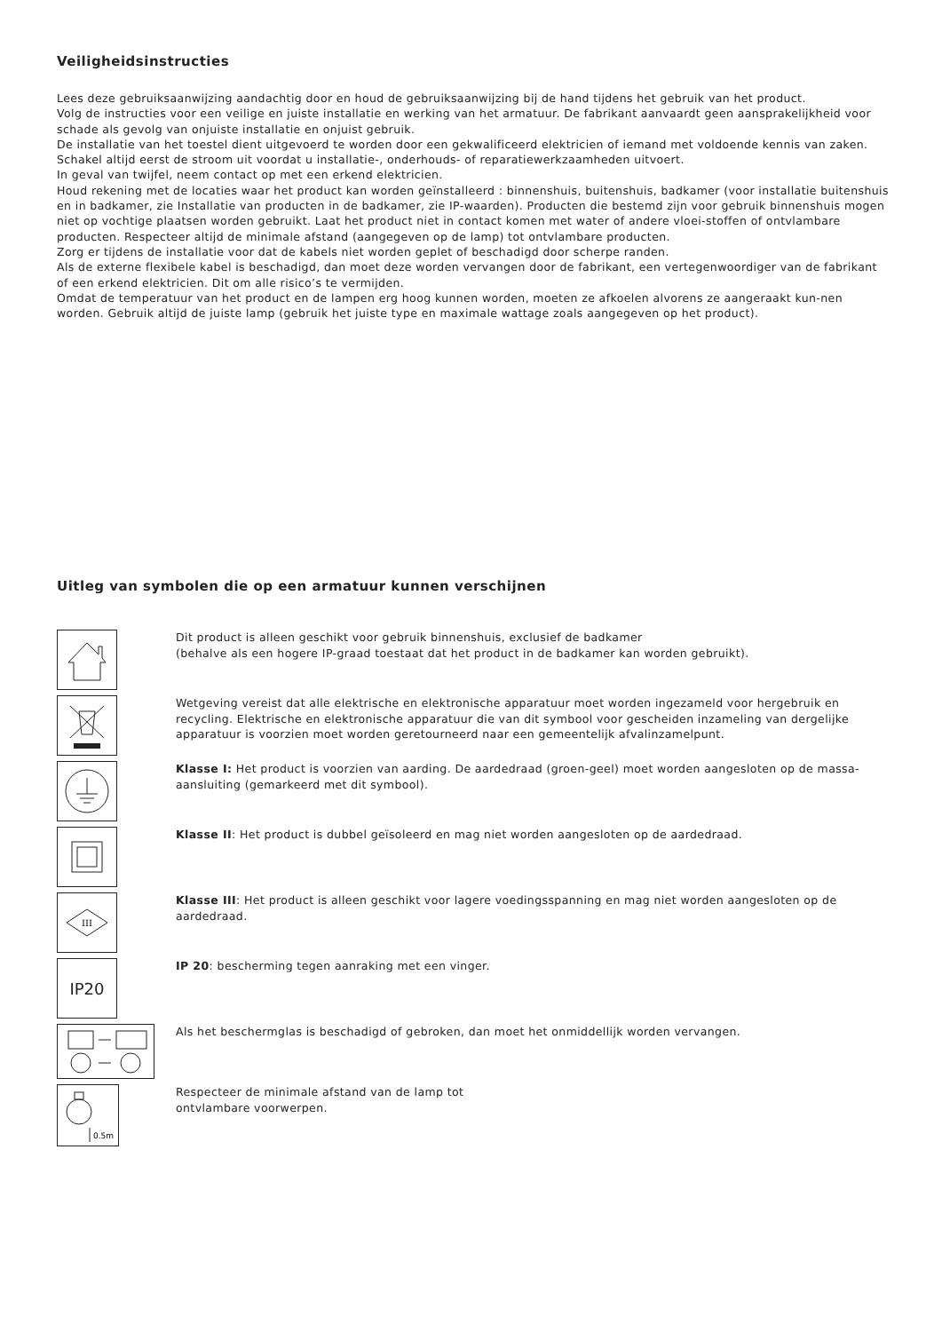Veiligheidsinstructies
Lees deze gebruiksaanwijzing aandachtig door en houd de gebruiksaanwijzing bij de hand tijdens het gebruik van het product.
Volg de instructies voor een veilige en juiste installatie en werking van het armatuur. De fabrikant aanvaardt geen aansprakelijkheid voor schade als gevolg van onjuiste installatie en onjuist gebruik.
De installatie van het toestel dient uitgevoerd te worden door een gekwalificeerd elektricien of iemand met voldoende kennis van zaken. Schakel altijd eerst de stroom uit voordat u installatie-, onderhouds- of reparatiewerkzaamheden uitvoert.
In geval van twijfel, neem contact op met een erkend elektricien.
Houd rekening met de locaties waar het product kan worden geïnstalleerd : binnenshuis, buitenshuis, badkamer (voor installatie buitenshuis en in badkamer, zie Installatie van producten in de badkamer, zie IP-waarden). Producten die bestemd zijn voor gebruik binnenshuis mogen niet op vochtige plaatsen worden gebruikt. Laat het product niet in contact komen met water of andere vloei-stoffen of ontvlambare producten. Respecteer altijd de minimale afstand (aangegeven op de lamp) tot ontvlambare producten.
Zorg er tijdens de installatie voor dat de kabels niet worden geplet of beschadigd door scherpe randen.
Als de externe flexibele kabel is beschadigd, dan moet deze worden vervangen door de fabrikant, een vertegenwoordiger van de fabrikant of een erkend elektricien. Dit om alle risico’s te vermijden.
Omdat de temperatuur van het product en de lampen erg hoog kunnen worden, moeten ze afkoelen alvorens ze aangeraakt kun-nen worden. Gebruik altijd de juiste lamp (gebruik het juiste type en maximale wattage zoals aangegeven op het product).
Uitleg van symbolen die op een armatuur kunnen verschijnen
Dit product is alleen geschikt voor gebruik binnenshuis, exclusief de badkamer
(behalve als een hogere IP-graad toestaat dat het product in de badkamer kan worden gebruikt).
Wetgeving vereist dat alle elektrische en elektronische apparatuur moet worden ingezameld voor hergebruik en recycling. Elektrische en elektronische apparatuur die van dit symbool voor gescheiden inzameling van dergelijke apparatuur is voorzien moet worden geretourneerd naar een gemeentelijk afvalinzamelpunt.
Klasse I: Het product is voorzien van aarding. De aardedraad (groen-geel) moet worden aangesloten op de massa-aansluiting (gemarkeerd met dit symbool).
Klasse II: Het product is dubbel geïsoleerd en mag niet worden aangesloten op de aardedraad.
III
Klasse III: Het product is alleen geschikt voor lagere voedingsspanning en mag niet worden aangesloten op de aardedraad.
IP20
IP 20: bescherming tegen aanraking met een vinger.
Als het beschermglas is beschadigd of gebroken, dan moet het onmiddellijk worden vervangen.
0.5m
Respecteer de minimale afstand van de lamp tot
ontvlambare voorwerpen.